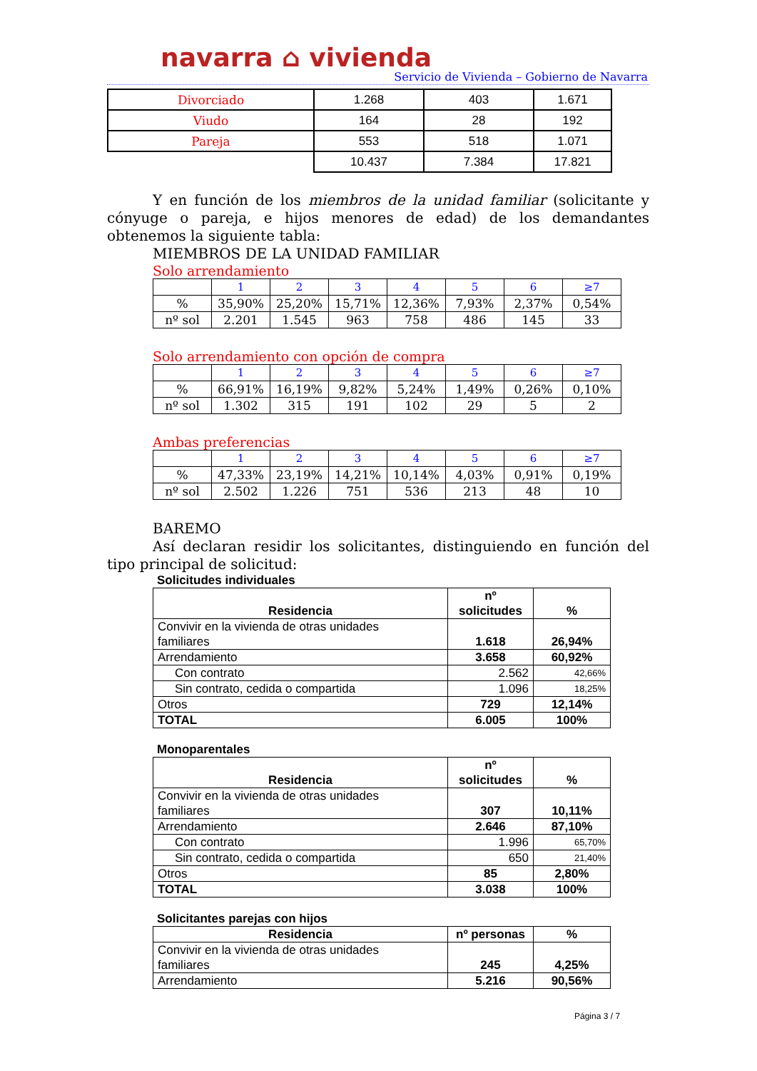navarra ⌂ vivienda
Servicio de Vivienda – Gobierno de Navarra
| Divorciado | 1.268 | 403 | 1.671 |
| Viudo | 164 | 28 | 192 |
| Pareja | 553 | 518 | 1.071 |
| | 10.437 | 7.384 | 17.821 |
Y en función de los miembros de la unidad familiar (solicitante y cónyuge o pareja, e hijos menores de edad) de los demandantes obtenemos la siguiente tabla:
MIEMBROS DE LA UNIDAD FAMILIAR
Solo arrendamiento
| | 1 | 2 | 3 | 4 | 5 | 6 | ≥7 |
| % | 35,90% | 25,20% | 15,71% | 12,36% | 7,93% | 2,37% | 0,54% |
| nº sol | 2.201 | 1.545 | 963 | 758 | 486 | 145 | 33 |
Solo arrendamiento con opción de compra
| | 1 | 2 | 3 | 4 | 5 | 6 | ≥7 |
| % | 66,91% | 16,19% | 9,82% | 5,24% | 1,49% | 0,26% | 0,10% |
| nº sol | 1.302 | 315 | 191 | 102 | 29 | 5 | 2 |
Ambas preferencias
| | 1 | 2 | 3 | 4 | 5 | 6 | ≥7 |
| % | 47,33% | 23,19% | 14,21% | 10,14% | 4,03% | 0,91% | 0,19% |
| nº sol | 2.502 | 1.226 | 751 | 536 | 213 | 48 | 10 |
BAREMO
Así declaran residir los solicitantes, distinguiendo en función del tipo principal de solicitud:
Solicitudes individuales
| Residencia | nº solicitudes | % |
| Convivir en la vivienda de otras unidades familiares | 1.618 | 26,94% |
| Arrendamiento | 3.658 | 60,92% |
| Con contrato | 2.562 | 42,66% |
| Sin contrato, cedida o compartida | 1.096 | 18,25% |
| Otros | 729 | 12,14% |
| TOTAL | 6.005 | 100% |
Monoparentales
| Residencia | nº solicitudes | % |
| Convivir en la vivienda de otras unidades familiares | 307 | 10,11% |
| Arrendamiento | 2.646 | 87,10% |
| Con contrato | 1.996 | 65,70% |
| Sin contrato, cedida o compartida | 650 | 21,40% |
| Otros | 85 | 2,80% |
| TOTAL | 3.038 | 100% |
Solicitantes parejas con hijos
| Residencia | nº personas | % |
| Convivir en la vivienda de otras unidades familiares | 245 | 4,25% |
| Arrendamiento | 5.216 | 90,56% |
Página 3 / 7